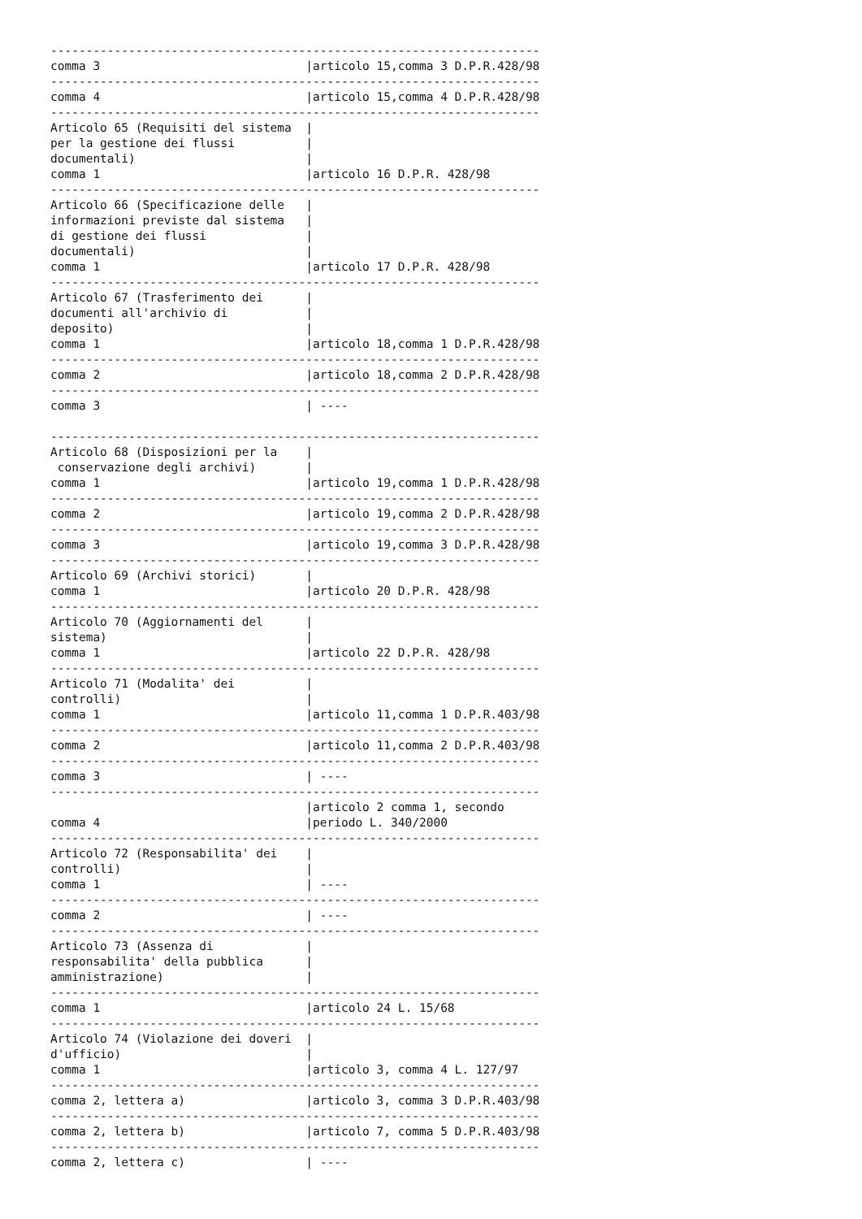---------------------------------------------------------------------
comma 3                             |articolo 15,comma 3 D.P.R.428/98
---------------------------------------------------------------------
comma 4                             |articolo 15,comma 4 D.P.R.428/98
---------------------------------------------------------------------
Articolo 65 (Requisiti del sistema  |
per la gestione dei flussi          |
documentali)                        |
comma 1                             |articolo 16 D.P.R. 428/98
---------------------------------------------------------------------
Articolo 66 (Specificazione delle   |
informazioni previste dal sistema   |
di gestione dei flussi              |
documentali)                        |
comma 1                             |articolo 17 D.P.R. 428/98
---------------------------------------------------------------------
Articolo 67 (Trasferimento dei      |
documenti all'archivio di           |
deposito)                           |
comma 1                             |articolo 18,comma 1 D.P.R.428/98
---------------------------------------------------------------------
comma 2                             |articolo 18,comma 2 D.P.R.428/98
---------------------------------------------------------------------
comma 3                             | ----

---------------------------------------------------------------------
Articolo 68 (Disposizioni per la    |
 conservazione degli archivi)       |
comma 1                             |articolo 19,comma 1 D.P.R.428/98
---------------------------------------------------------------------
comma 2                             |articolo 19,comma 2 D.P.R.428/98
---------------------------------------------------------------------
comma 3                             |articolo 19,comma 3 D.P.R.428/98
---------------------------------------------------------------------
Articolo 69 (Archivi storici)       |
comma 1                             |articolo 20 D.P.R. 428/98
---------------------------------------------------------------------
Articolo 70 (Aggiornamenti del      |
sistema)                            |
comma 1                             |articolo 22 D.P.R. 428/98
---------------------------------------------------------------------
Articolo 71 (Modalita' dei          |
controlli)                          |
comma 1                             |articolo 11,comma 1 D.P.R.403/98
---------------------------------------------------------------------
comma 2                             |articolo 11,comma 2 D.P.R.403/98
---------------------------------------------------------------------
comma 3                             | ----
---------------------------------------------------------------------
                                    |articolo 2 comma 1, secondo
comma 4                             |periodo L. 340/2000
---------------------------------------------------------------------
Articolo 72 (Responsabilita' dei    |
controlli)                          |
comma 1                             | ----
---------------------------------------------------------------------
comma 2                             | ----
---------------------------------------------------------------------
Articolo 73 (Assenza di             |
responsabilita' della pubblica      |
amministrazione)                    |
---------------------------------------------------------------------
comma 1                             |articolo 24 L. 15/68
---------------------------------------------------------------------
Articolo 74 (Violazione dei doveri  |
d'ufficio)                          |
comma 1                             |articolo 3, comma 4 L. 127/97
---------------------------------------------------------------------
comma 2, lettera a)                 |articolo 3, comma 3 D.P.R.403/98
---------------------------------------------------------------------
comma 2, lettera b)                 |articolo 7, comma 5 D.P.R.403/98
---------------------------------------------------------------------
comma 2, lettera c)                 | ----